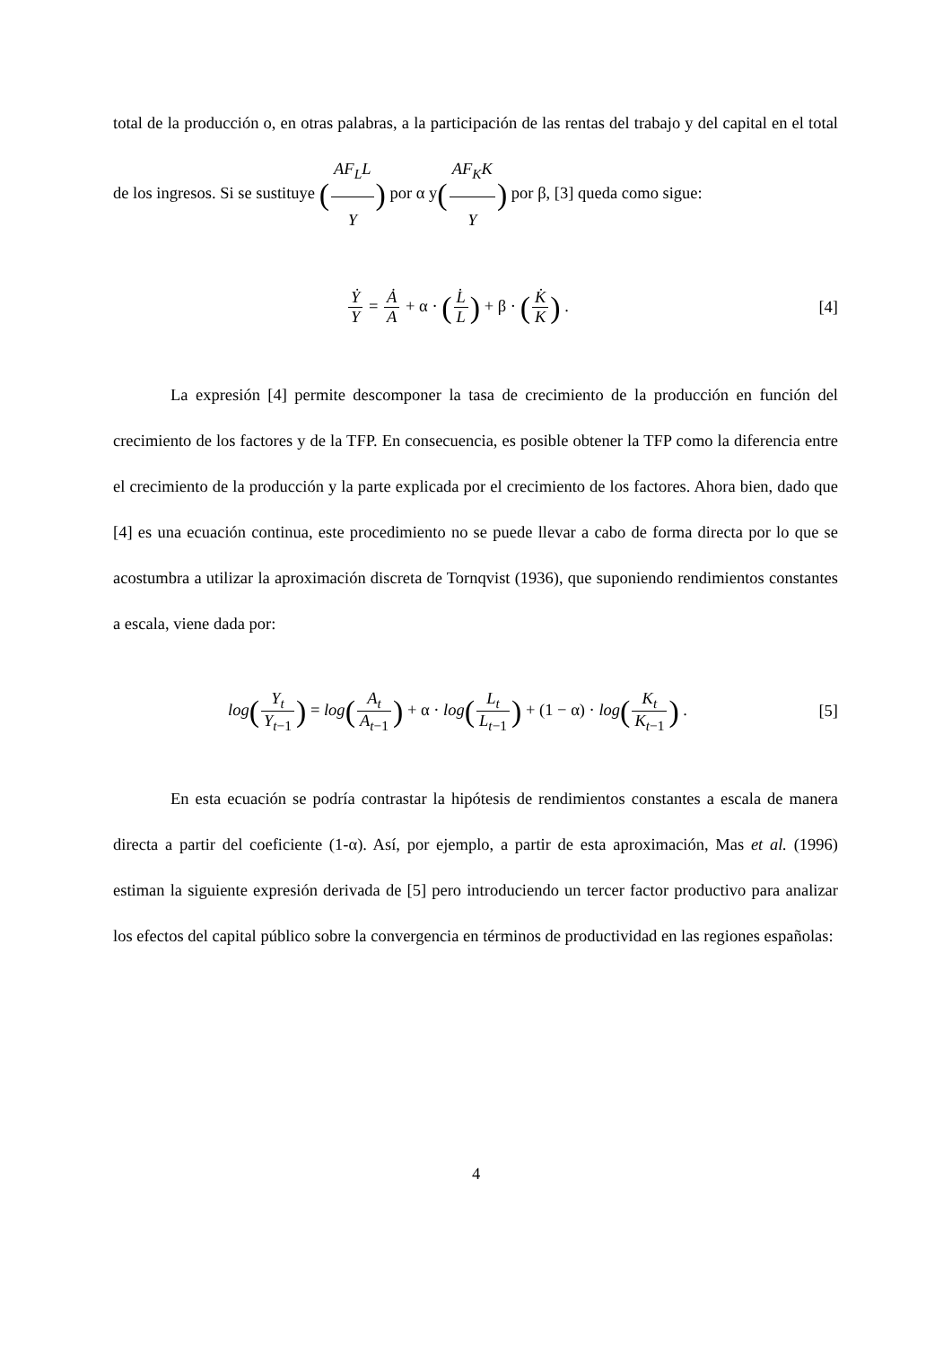total de la producción o, en otras palabras, a la participación de las rentas del trabajo y del capital en el total de los ingresos. Si se sustituye (AF<sub>L</sub>L Y) por α y(AF<sub>K</sub>K Y) por β, [3] queda como sigue:
Ẏ Y = Ȧ A + α · (L̇ L) + β · (K̇ K) .
[4]
La expresión [4] permite descomponer la tasa de crecimiento de la producción en función del crecimiento de los factores y de la TFP. En consecuencia, es posible obtener la TFP como la diferencia entre el crecimiento de la producción y la parte explicada por el crecimiento de los factores. Ahora bien, dado que [4] es una ecuación continua, este procedimiento no se puede llevar a cabo de forma directa por lo que se acostumbra a utilizar la aproximación discreta de Tornqvist (1936), que suponiendo rendimientos constantes a escala, viene dada por:
log(Y<sub>t</sub> Y<sub>t</sub><sub>−1</sub>) = log(A<sub>t</sub> A<sub>t</sub><sub>−1</sub>) + α · log(L<sub>t</sub> L<sub>t</sub><sub>−1</sub>) + (1 − α) · log(K<sub>t</sub> K<sub>t</sub><sub>−1</sub>) .
[5]
En esta ecuación se podría contrastar la hipótesis de rendimientos constantes a escala de manera directa a partir del coeficiente (1-α). Así, por ejemplo, a partir de esta aproximación, Mas et al. (1996) estiman la siguiente expresión derivada de [5] pero introduciendo un tercer factor productivo para analizar los efectos del capital público sobre la convergencia en términos de productividad en las regiones españolas:
4